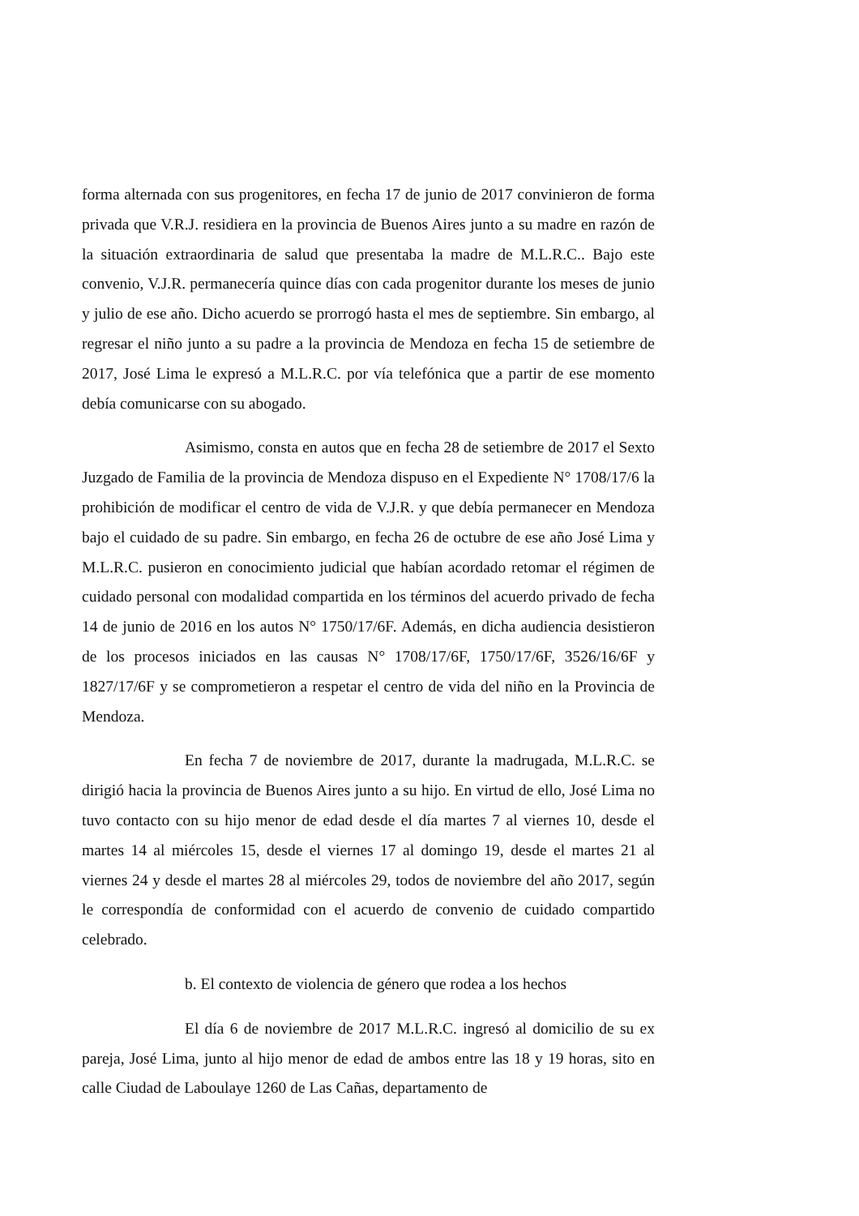forma alternada con sus progenitores, en fecha 17 de junio de 2017 convinieron de forma privada que V.R.J. residiera en la provincia de Buenos Aires junto a su madre en razón de la situación extraordinaria de salud que presentaba la madre de M.L.R.C.. Bajo este convenio, V.J.R. permanecería quince días con cada progenitor durante los meses de junio y julio de ese año. Dicho acuerdo se prorrogó hasta el mes de septiembre. Sin embargo, al regresar el niño junto a su padre a la provincia de Mendoza en fecha 15 de setiembre de 2017, José Lima le expresó a M.L.R.C. por vía telefónica que a partir de ese momento debía comunicarse con su abogado.
Asimismo, consta en autos que en fecha 28 de setiembre de 2017 el Sexto Juzgado de Familia de la provincia de Mendoza dispuso en el Expediente N° 1708/17/6 la prohibición de modificar el centro de vida de V.J.R. y que debía permanecer en Mendoza bajo el cuidado de su padre. Sin embargo, en fecha 26 de octubre de ese año José Lima y M.L.R.C. pusieron en conocimiento judicial que habían acordado retomar el régimen de cuidado personal con modalidad compartida en los términos del acuerdo privado de fecha 14 de junio de 2016 en los autos N° 1750/17/6F. Además, en dicha audiencia desistieron de los procesos iniciados en las causas N° 1708/17/6F, 1750/17/6F, 3526/16/6F y 1827/17/6F y se comprometieron a respetar el centro de vida del niño en la Provincia de Mendoza.
En fecha 7 de noviembre de 2017, durante la madrugada, M.L.R.C. se dirigió hacia la provincia de Buenos Aires junto a su hijo. En virtud de ello, José Lima no tuvo contacto con su hijo menor de edad desde el día martes 7 al viernes 10, desde el martes 14 al miércoles 15, desde el viernes 17 al domingo 19, desde el martes 21 al viernes 24 y desde el martes 28 al miércoles 29, todos de noviembre del año 2017, según le correspondía de conformidad con el acuerdo de convenio de cuidado compartido celebrado.
b. El contexto de violencia de género que rodea a los hechos
El día 6 de noviembre de 2017 M.L.R.C. ingresó al domicilio de su ex pareja, José Lima, junto al hijo menor de edad de ambos entre las 18 y 19 horas, sito en calle Ciudad de Laboulaye 1260 de Las Cañas, departamento de